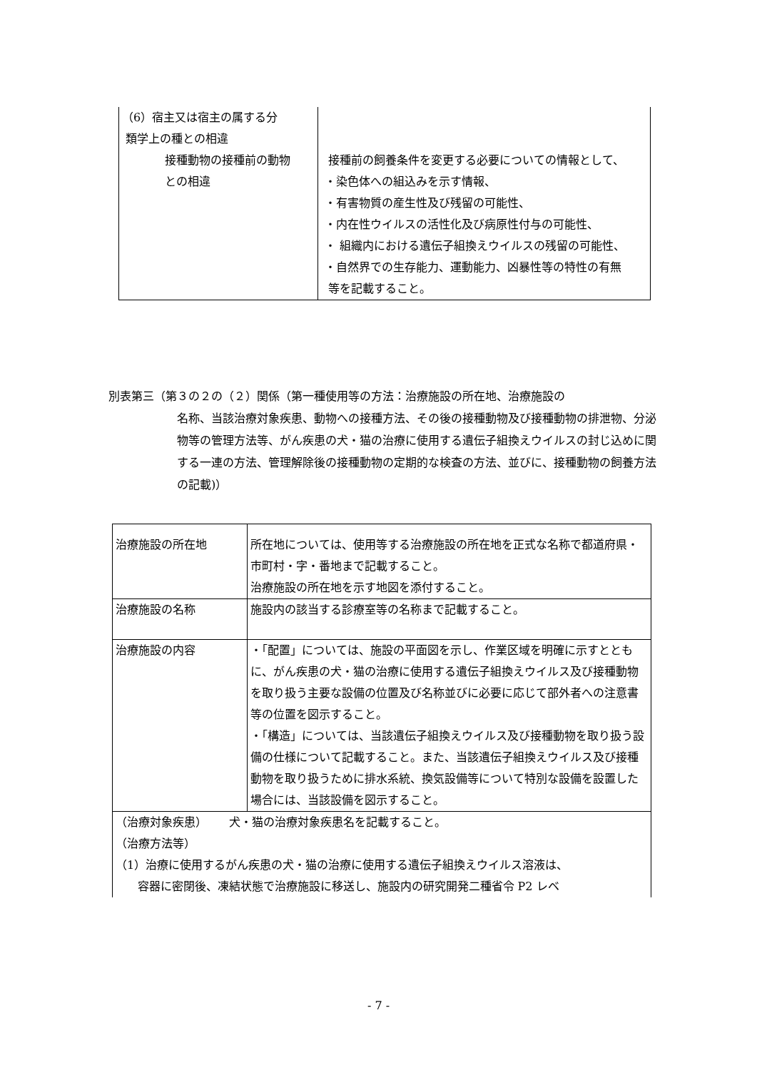| （6）宿主又は宿主の属する分 類学上の種との相違 接種動物の接種前の動物 との相違 | 接種前の飼養条件を変更する必要についての情報として、 ・染色体への組込みを示す情報、 ・有害物質の産生性及び残留の可能性、 ・内在性ウイルスの活性化及び病原性付与の可能性、 ・ 組織内における遺伝子組換えウイルスの残留の可能性、 ・自然界での生存能力、運動能力、凶暴性等の特性の有無 等を記載すること。 |
別表第三（第３の２の（２）関係（第一種使用等の方法：治療施設の所在地、治療施設の
名称、当該治療対象疾患、動物への接種方法、その後の接種動物及び接種動物の排泄物、分泌物等の管理方法等、がん疾患の犬・猫の治療に使用する遺伝子組換えウイルスの封じ込めに関する一連の方法、管理解除後の接種動物の定期的な検査の方法、並びに、接種動物の飼養方法の記載)）
| 治療施設の所在地 | 所在地については、使用等する治療施設の所在地を正式な名称で都道府県・市町村・字・番地まで記載すること。 治療施設の所在地を示す地図を添付すること。 |
| 治療施設の名称 | 施設内の該当する診療室等の名称まで記載すること。 |
| 治療施設の内容 | ・「配置」については、施設の平面図を示し、作業区域を明確に示すとともに、がん疾患の犬・猫の治療に使用する遺伝子組換えウイルス及び接種動物を取り扱う主要な設備の位置及び名称並びに必要に応じて部外者への注意書等の位置を図示すること。 ・「構造」については、当該遺伝子組換えウイルス及び接種動物を取り扱う設備の仕様について記載すること。また、当該遺伝子組換えウイルス及び接種動物を取り扱うために排水系統、換気設備等について特別な設備を設置した場合には、当該設備を図示すること。 |
| （治療対象疾患） 犬・猫の治療対象疾患名を記載すること。 （治療方法等） （1）治療に使用するがん疾患の犬・猫の治療に使用する遺伝子組換えウイルス溶液は、 容器に密閉後、凍結状態で治療施設に移送し、施設内の研究開発二種省令 P2 レベ | |
- 7 -